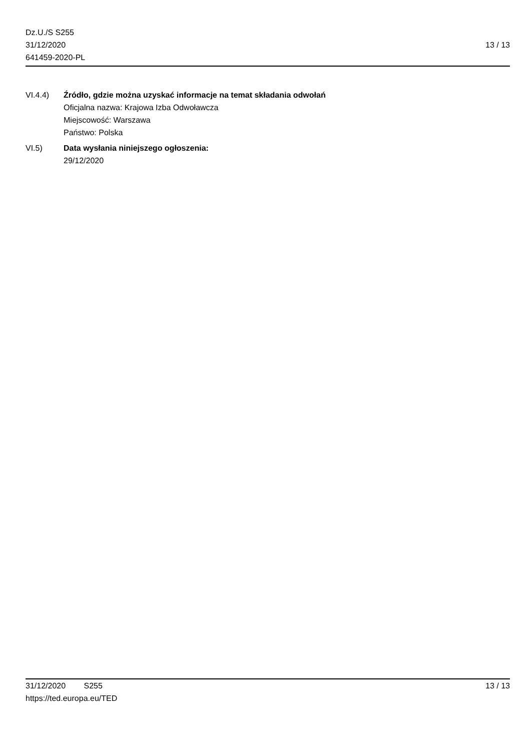Dz.U./S S255
31/12/2020
641459-2020-PL
13 / 13
VI.4.4) Źródło, gdzie można uzyskać informacje na temat składania odwołań
Oficjalna nazwa: Krajowa Izba Odwoławcza
Miejscowość: Warszawa
Państwo: Polska
VI.5) Data wysłania niniejszego ogłoszenia:
29/12/2020
31/12/2020 S255 13 / 13
https://ted.europa.eu/TED